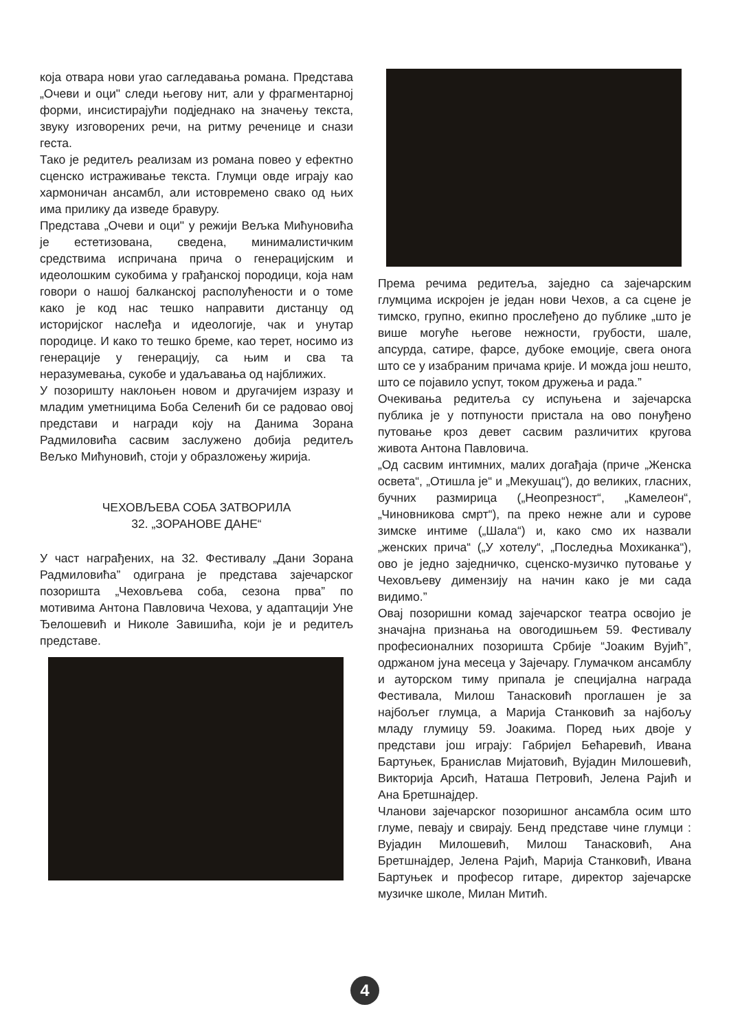која отвара нови угао сагледавања романа. Представа „Очеви и оци" следи његову нит, али у фрагментарној форми, инсистирајући подједнако на значењу текста, звуку изговорених речи, на ритму реченице и снази геста.
Тако је редитељ реализам из романа повео у ефектно сценско истраживање текста. Глумци овде играју као хармоничан ансамбл, али истовремено свако од њих има прилику да изведе бравуру.
Представа „Очеви и оци" у режији Вељка Мићуновића је естетизована, сведена, минималистичким средствима испричана прича о генерацијским и идеолошким сукобима у грађанској породици, која нам говори о нашој балканској располућености и о томе како је код нас тешко направити дистанцу од историјског наслеђа и идеологије, чак и унутар породице. И како то тешко бреме, као терет, носимо из генерације у генерацију, са њим и сва та неразумевања, сукобе и удаљавања од најближих.
У позоришту наклоњен новом и другачијем изразу и младим уметницима Боба Селенић би се радовао овој представи и награди коју на Данима Зорана Радмиловића сасвим заслужено добија редитељ Вељко Мићуновић, стоји у образложењу жирија.
ЧЕХОВЉЕВА СОБА ЗАТВОРИЛА
32. „ЗОРАНОВЕ ДАНЕ“
У част награђених, на 32. Фестивалу „Дани Зорана Радмиловића” одиграна је представа зајечарског позоришта „Чеховљева соба, сезона прва” по мотивима Антона Павловича Чехова, у адаптацији Уне Ђелошевић и Николе Завишића, који је и редитељ представе.
Према речима редитеља, заједно са зајечарским глумцима искројен је један нови Чехов, а са сцене је тимско, групно, екипно прослеђено до публике „што је више могуће његове нежности, грубости, шале, апсурда, сатире, фарсе, дубоке емоције, свега онога што се у изабраним причама крије. И можда још нешто, што се појавило успут, током дружења и рада.”
Очекивања редитеља су испуњена и зајечарска публика је у потпуности пристала на ово понуђено путовање кроз девет сасвим различитих кругова живота Антона Павловича.
„Од сасвим интимних, малих догађаја (приче „Женска освета“, „Отишла је“ и „Мекушац“), до великих, гласних, бучних размирица („Неопрезност“, „Камелеон“, „Чиновникова смрт“), па преко нежне али и сурове зимске интиме („Шала“) и, како смо их назвали „женских прича“ („У хотелу“, „Последња Мохиканка“), ово је једно заједничко, сценско-музичко путовање у Чеховљеву димензију на начин како је ми сада видимо.”
Овај позоришни комад зајечарског театра освојио је значајна признања на овогодишњем 59. Фестивалу професионалних позоришта Србије “Јоаким Вујић”, одржаном јуна месеца у Зајечару. Глумачком ансамблу и ауторском тиму припала је специјална награда Фестивала, Милош Танасковић проглашен је за најбољег глумца, а Марија Станковић за најбољу младу глумицу 59. Јоакима. Поред њих двоје у представи још играју: Габријел Бећаревић, Ивана Бартуњек, Бранислав Мијатовић, Вујадин Милошевић, Викторија Арсић, Наташа Петровић, Јелена Рајић и Ана Бретшнајдер.
Чланови зајечарског позоришног ансамбла осим што глуме, певају и свирају. Бенд представе чине глумци : Вујадин Милошевић, Милош Танасковић, Ана Бретшнајдер, Јелена Рајић, Марија Станковић, Ивана Бартуњек и професор гитаре, директор зајечарске музичке школе, Милан Митић.
4